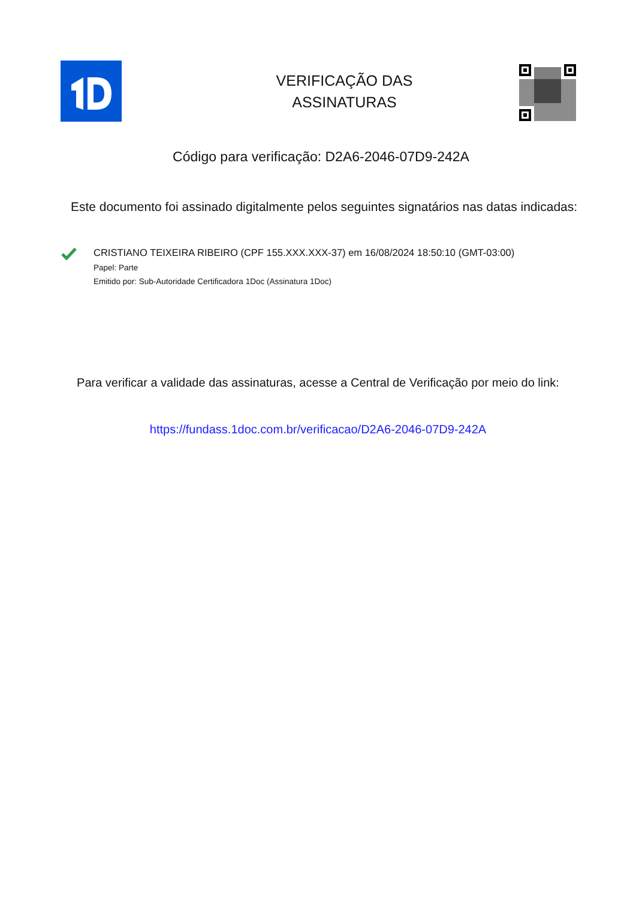VERIFICAÇÃO DAS
ASSINATURAS
Código para verificação: D2A6-2046-07D9-242A
Este documento foi assinado digitalmente pelos seguintes signatários nas datas indicadas:
CRISTIANO TEIXEIRA RIBEIRO (CPF 155.XXX.XXX-37) em 16/08/2024 18:50:10 (GMT-03:00)
Papel: Parte
Emitido por: Sub-Autoridade Certificadora 1Doc (Assinatura 1Doc)
Para verificar a validade das assinaturas, acesse a Central de Verificação por meio do link:
https://fundass.1doc.com.br/verificacao/D2A6-2046-07D9-242A